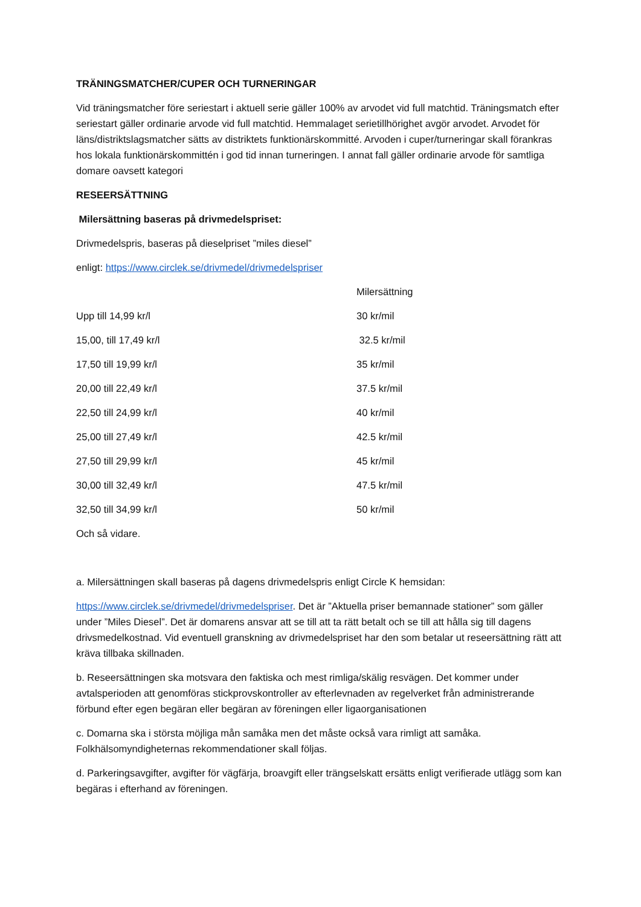TRÄNINGSMATCHER/CUPER OCH TURNERINGAR
Vid träningsmatcher före seriestart i aktuell serie gäller 100% av arvodet vid full matchtid. Träningsmatch efter seriestart gäller ordinarie arvode vid full matchtid. Hemmalaget serietillhörighet avgör arvodet. Arvodet för läns/distriktslagsmatcher sätts av distriktets funktionärskommitté. Arvoden i cuper/turneringar skall förankras hos lokala funktionärskommittén i god tid innan turneringen. I annat fall gäller ordinarie arvode för samtliga domare oavsett kategori
RESEERSÄTTNING
Milersättning baseras på drivmedelspriset:
Drivmedelspris, baseras på dieselpriset ”miles diesel”
enligt: https://www.circlek.se/drivmedel/drivmedelspriser
| | Milersättning |
| --- | --- |
| Upp till 14,99 kr/l | 30 kr/mil |
| 15,00, till 17,49 kr/l | 32.5 kr/mil |
| 17,50 till 19,99 kr/l | 35 kr/mil |
| 20,00 till 22,49 kr/l | 37.5 kr/mil |
| 22,50 till 24,99 kr/l | 40 kr/mil |
| 25,00 till 27,49 kr/l | 42.5 kr/mil |
| 27,50 till 29,99 kr/l | 45 kr/mil |
| 30,00 till 32,49 kr/l | 47.5 kr/mil |
| 32,50 till 34,99 kr/l | 50 kr/mil |
Och så vidare.
a. Milersättningen skall baseras på dagens drivmedelspris enligt Circle K hemsidan:
https://www.circlek.se/drivmedel/drivmedelspriser. Det är ”Aktuella priser bemannade stationer” som gäller under ”Miles Diesel”. Det är domarens ansvar att se till att ta rätt betalt och se till att hålla sig till dagens drivsmedelkostnad. Vid eventuell granskning av drivmedelspriset har den som betalar ut reseersättning rätt att kräva tillbaka skillnaden.
b. Reseersättningen ska motsvara den faktiska och mest rimliga/skälig resvägen. Det kommer under avtalsperioden att genomföras stickprovskontroller av efterlevnaden av regelverket från administrerande förbund efter egen begäran eller begäran av föreningen eller ligaorganisationen
c. Domarna ska i största möjliga mån samåka men det måste också vara rimligt att samåka. Folkhälsomyndigheternas rekommendationer skall följas.
d. Parkeringsavgifter, avgifter för vägfärja, broavgift eller trängselskatt ersätts enligt verifierade utlägg som kan begäras i efterhand av föreningen.